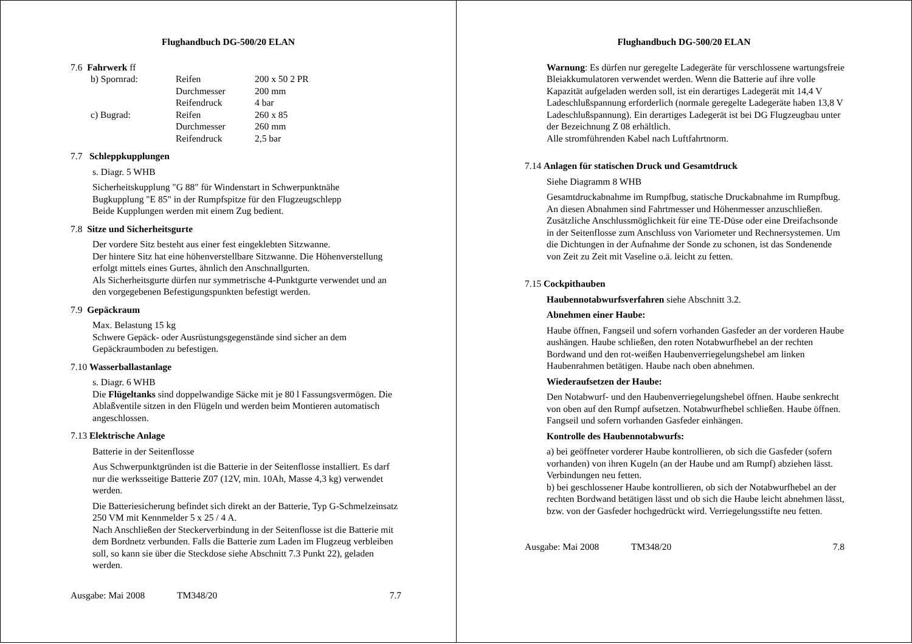Flughandbuch DG-500/20 ELAN
7.6 Fahrwerk ff
| b) Spornrad: | Reifen | 200 x 50 2 PR |
| | Durchmesser | 200 mm |
| | Reifendruck | 4 bar |
| c) Bugrad: | Reifen | 260 x 85 |
| | Durchmesser | 260 mm |
| | Reifendruck | 2,5 bar |
7.7 Schleppkupplungen
s. Diagr. 5 WHB
Sicherheitskupplung "G 88" für Windenstart in Schwerpunktnähe
Bugkupplung "E 85" in der Rumpfspitze für den Flugzeugschlepp
Beide Kupplungen werden mit einem Zug bedient.
7.8 Sitze und Sicherheitsgurte
Der vordere Sitz besteht aus einer fest eingeklebten Sitzwanne.
Der hintere Sitz hat eine höhenverstellbare Sitzwanne. Die Höhenverstellung erfolgt mittels eines Gurtes, ähnlich den Anschnallgurten.
Als Sicherheitsgurte dürfen nur symmetrische 4-Punktgurte verwendet und an den vorgegebenen Befestigungspunkten befestigt werden.
7.9 Gepäckraum
Max. Belastung 15 kg
Schwere Gepäck- oder Ausrüstungsgegenstände sind sicher an dem Gepäckraumboden zu befestigen.
7.10 Wasserballastanlage
s. Diagr. 6 WHB
Die Flügeltanks sind doppelwandige Säcke mit je 80 l Fassungsvermögen. Die Ablaßventile sitzen in den Flügeln und werden beim Montieren automatisch angeschlossen.
7.13 Elektrische Anlage
Batterie in der Seitenflosse
Aus Schwerpunktgründen ist die Batterie in der Seitenflosse installiert. Es darf nur die werksseitige Batterie Z07 (12V, min. 10Ah, Masse 4,3 kg) verwendet werden.
Die Batteriesicherung befindet sich direkt an der Batterie, Typ G-Schmelzeinsatz 250 VM mit Kennmelder 5 x 25 / 4 A.
Nach Anschließen der Steckerverbindung in der Seitenflosse ist die Batterie mit dem Bordnetz verbunden. Falls die Batterie zum Laden im Flugzeug verbleiben soll, so kann sie über die Steckdose siehe Abschnitt 7.3 Punkt 22), geladen werden.
Ausgabe: Mai 2008 TM348/20 7.7
Flughandbuch DG-500/20 ELAN
Warnung: Es dürfen nur geregelte Ladegeräte für verschlossene wartungsfreie Bleiakkumulatoren verwendet werden. Wenn die Batterie auf ihre volle Kapazität aufgeladen werden soll, ist ein derartiges Ladegerät mit 14,4 V Ladeschlußspannung erforderlich (normale geregelte Ladegeräte haben 13,8 V Ladeschlußspannung). Ein derartiges Ladegerät ist bei DG Flugzeugbau unter der Bezeichnung Z 08 erhältlich.
Alle stromführenden Kabel nach Luftfahrtnorm.
7.14 Anlagen für statischen Druck und Gesamtdruck
Siehe Diagramm 8 WHB
Gesamtdruckabnahme im Rumpfbug, statische Druckabnahme im Rumpfbug.
An diesen Abnahmen sind Fahrtmesser und Höhenmesser anzuschließen. Zusätzliche Anschlussmöglichkeit für eine TE-Düse oder eine Dreifachsonde in der Seitenflosse zum Anschluss von Variometer und Rechnersystemen. Um die Dichtungen in der Aufnahme der Sonde zu schonen, ist das Sondenende von Zeit zu Zeit mit Vaseline o.ä. leicht zu fetten.
7.15 Cockpithauben
Haubennotabwurfsverfahren siehe Abschnitt 3.2.
Abnehmen einer Haube:
Haube öffnen, Fangseil und sofern vorhanden Gasfeder an der vorderen Haube aushängen. Haube schließen, den roten Notabwurfhebel an der rechten Bordwand und den rot-weißen Haubenverriegelungshebel am linken Haubenrahmen betätigen. Haube nach oben abnehmen.
Wiederaufsetzen der Haube:
Den Notabwurf- und den Haubenverriegelungshebel öffnen. Haube senkrecht von oben auf den Rumpf aufsetzen. Notabwurfhebel schließen. Haube öffnen. Fangseil und sofern vorhanden Gasfeder einhängen.
Kontrolle des Haubennotabwurfs:
a) bei geöffneter vorderer Haube kontrollieren, ob sich die Gasfeder (sofern vorhanden) von ihren Kugeln (an der Haube und am Rumpf) abziehen lässt. Verbindungen neu fetten.
b) bei geschlossener Haube kontrollieren, ob sich der Notabwurfhebel an der rechten Bordwand betätigen lässt und ob sich die Haube leicht abnehmen lässt, bzw. von der Gasfeder hochgedrückt wird. Verriegelungsstifte neu fetten.
Ausgabe: Mai 2008 TM348/20 7.8